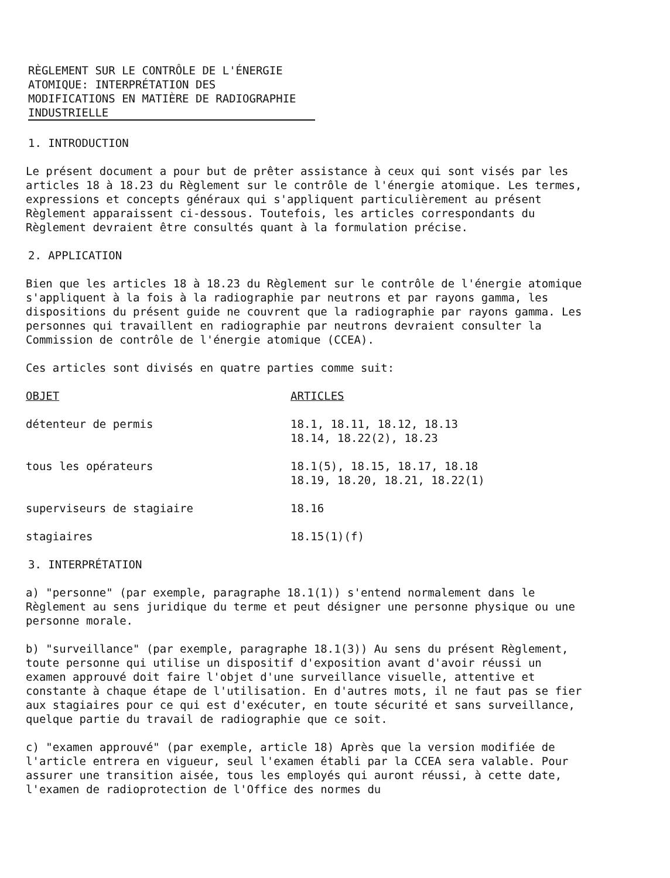RÈGLEMENT SUR LE CONTRÔLE DE L'ÉNERGIE
ATOMIQUE: INTERPRÉTATION DES
MODIFICATIONS EN MATIÈRE DE RADIOGRAPHIE
INDUSTRIELLE
1. INTRODUCTION
Le présent document a pour but de prêter assistance à ceux qui sont visés par les articles 18 à 18.23 du Règlement sur le contrôle de l'énergie atomique. Les termes, expressions et concepts généraux qui s'appliquent particulièrement au présent Règlement apparaissent ci-dessous. Toutefois, les articles correspondants du Règlement devraient être consultés quant à la formulation précise.
2. APPLICATION
Bien que les articles 18 à 18.23 du Règlement sur le contrôle de l'énergie atomique s'appliquent à la fois à la radiographie par neutrons et par rayons gamma, les dispositions du présent guide ne couvrent que la radiographie par rayons gamma. Les personnes qui travaillent en radiographie par neutrons devraient consulter la Commission de contrôle de l'énergie atomique (CCEA).
Ces articles sont divisés en quatre parties comme suit:
| OBJET | ARTICLES |
| --- | --- |
| détenteur de permis | 18.1, 18.11, 18.12, 18.13 18.14, 18.22(2), 18.23 |
| tous les opérateurs | 18.1(5), 18.15, 18.17, 18.18 18.19, 18.20, 18.21, 18.22(1) |
| superviseurs de stagiaire | 18.16 |
| stagiaires | 18.15(1)(f) |
3. INTERPRÉTATION
a) "personne" (par exemple, paragraphe 18.1(1)) s'entend normalement dans le Règlement au sens juridique du terme et peut désigner une personne physique ou une personne morale.
b) "surveillance" (par exemple, paragraphe 18.1(3)) Au sens du présent Règlement, toute personne qui utilise un dispositif d'exposition avant d'avoir réussi un examen approuvé doit faire l'objet d'une surveillance visuelle, attentive et constante à chaque étape de l'utilisation. En d'autres mots, il ne faut pas se fier aux stagiaires pour ce qui est d'exécuter, en toute sécurité et sans surveillance, quelque partie du travail de radiographie que ce soit.
c) "examen approuvé" (par exemple, article 18) Après que la version modifiée de l'article entrera en vigueur, seul l'examen établi par la CCEA sera valable. Pour assurer une transition aisée, tous les employés qui auront réussi, à cette date, l'examen de radioprotection de l'Office des normes du